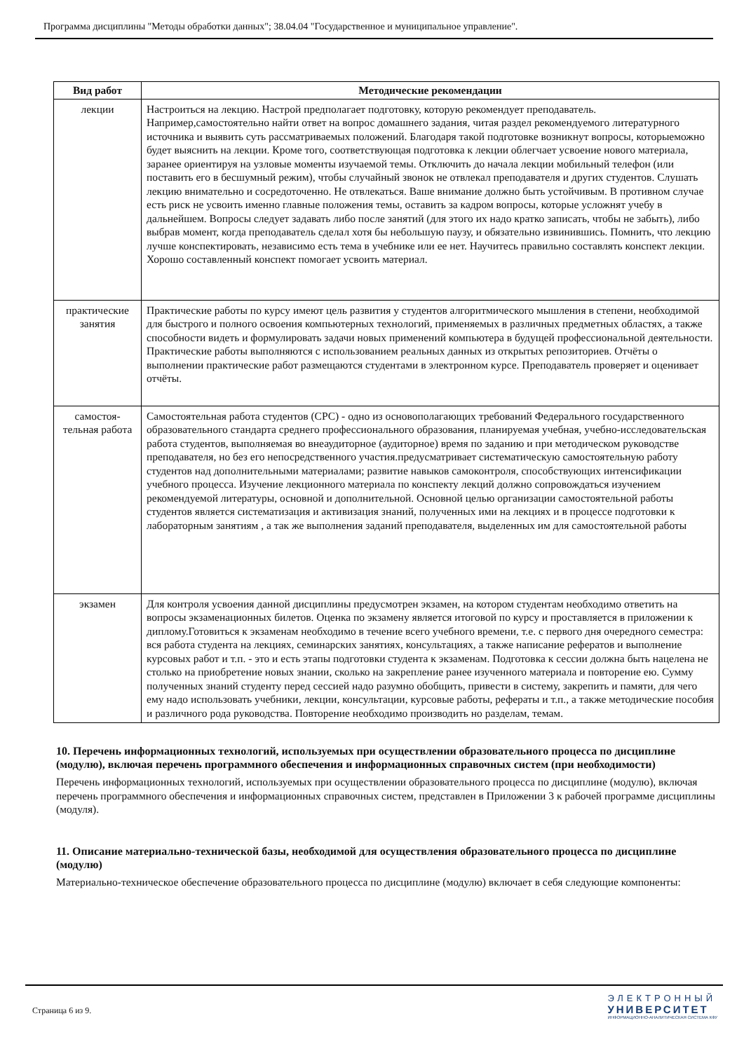Программа дисциплины "Методы обработки данных"; 38.04.04 "Государственное и муниципальное управление".
| Вид работ | Методические рекомендации |
| --- | --- |
| лекции | Настроиться на лекцию. Настрой предполагает подготовку, которую рекомендует преподаватель. Например,самостоятельно найти ответ на вопрос домашнего задания, читая раздел рекомендуемого литературного источника и выявить суть рассматриваемых положений. Благодаря такой подготовке возникнут вопросы, которыеможно будет выяснить на лекции. Кроме того, соответствующая подготовка к лекции облегчает усвоение нового материала, заранее ориентируя на узловые моменты изучаемой темы. Отключить до начала лекции мобильный телефон (или поставить его в бесшумный режим), чтобы случайный звонок не отвлекал преподавателя и других студентов. Слушать лекцию внимательно и сосредоточенно. Не отвлекаться. Ваше внимание должно быть устойчивым. В противном случае есть риск не усвоить именно главные положения темы, оставить за кадром вопросы, которые усложнят учебу в дальнейшем. Вопросы следует задавать либо после занятий (для этого их надо кратко записать, чтобы не забыть), либо выбрав момент, когда преподаватель сделал хотя бы небольшую паузу, и обязательно извинившись. Помнить, что лекцию лучше конспектировать, независимо есть тема в учебнике или ее нет. Научитесь правильно составлять конспект лекции. Хорошо составленный конспект помогает усвоить материал. |
| практические занятия | Практические работы по курсу имеют цель развития у студентов алгоритмического мышления в степени, необходимой для быстрого и полного освоения компьютерных технологий, применяемых в различных предметных областях, а также способности видеть и формулировать задачи новых применений компьютера в будущей профессиональной деятельности. Практические работы выполняются с использованием реальных данных из открытых репозиториев. Отчёты о выполнении практические работ размещаются студентами в электронном курсе. Преподаватель проверяет и оценивает отчёты. |
| самостоя-тельная работа | Самостоятельная работа студентов (СРС) - одно из основополагающих требований Федерального государственного образовательного стандарта среднего профессионального образования, планируемая учебная, учебно-исследовательская работа студентов, выполняемая во внеаудиторное (аудиторное) время по заданию и при методическом руководстве преподавателя, но без его непосредственного участия.предусматривает систематическую самостоятельную работу студентов над дополнительными материалами; развитие навыков самоконтроля, способствующих интенсификации учебного процесса. Изучение лекционного материала по конспекту лекций должно сопровождаться изучением рекомендуемой литературы, основной и дополнительной. Основной целью организации самостоятельной работы студентов является систематизация и активизация знаний, полученных ими на лекциях и в процессе подготовки к лабораторным занятиям , а так же выполнения заданий преподавателя, выделенных им для самостоятельной работы |
| экзамен | Для контроля усвоения данной дисциплины предусмотрен экзамен, на котором студентам необходимо ответить на вопросы экзаменационных билетов. Оценка по экзамену является итоговой по курсу и проставляется в приложении к диплому.Готовиться к экзаменам необходимо в течение всего учебного времени, т.е. с первого дня очередного семестра: вся работа студента на лекциях, семинарских занятиях, консультациях, а также написание рефератов и выполнение курсовых работ и т.п. - это и есть этапы подготовки студента к экзаменам. Подготовка к сессии должна быть нацелена не столько на приобретение новых знании, сколько на закрепление ранее изученного материала и повторение ею. Сумму полученных знаний студенту перед сессией надо разумно обобщить, привести в систему, закрепить и памяти, для чего ему надо использовать учебники, лекции, консультации, курсовые работы, рефераты и т.п., а также методические пособия и различного рода руководства. Повторение необходимо производить но разделам, темам. |
10. Перечень информационных технологий, используемых при осуществлении образовательного процесса по дисциплине (модулю), включая перечень программного обеспечения и информационных справочных систем (при необходимости)
Перечень информационных технологий, используемых при осуществлении образовательного процесса по дисциплине (модулю), включая перечень программного обеспечения и информационных справочных систем, представлен в Приложении 3 к рабочей программе дисциплины (модуля).
11. Описание материально-технической базы, необходимой для осуществления образовательного процесса по дисциплине (модулю)
Материально-техническое обеспечение образовательного процесса по дисциплине (модулю) включает в себя следующие компоненты:
Страница 6 из 9.
ЭЛЕКТРОННЫЙ
УНИВЕРСИТЕТ
ИНФОРМАЦИОННО-АНАЛИТИЧЕСКАЯ СИСТЕМА КФУ